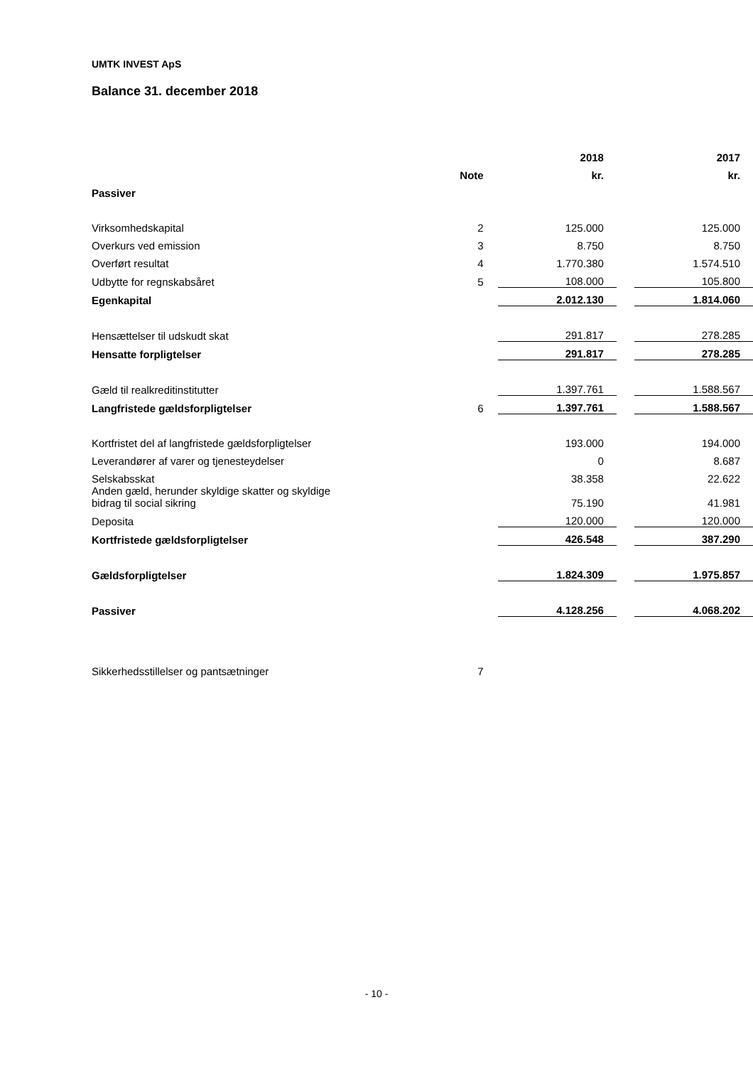UMTK INVEST ApS
Balance 31. december 2018
| | | 2018 | | 2017 |
| --- | --- | --- | --- | --- |
| | Note | kr. | | kr. |
| Passiver | | | | |
| Virksomhedskapital | 2 | 125.000 | | 125.000 |
| Overkurs ved emission | 3 | 8.750 | | 8.750 |
| Overført resultat | 4 | 1.770.380 | | 1.574.510 |
| Udbytte for regnskabsåret | 5 | 108.000 | | 105.800 |
| Egenkapital | | 2.012.130 | | 1.814.060 |
| Hensættelser til udskudt skat | | 291.817 | | 278.285 |
| Hensatte forpligtelser | | 291.817 | | 278.285 |
| Gæld til realkreditinstitutter | | 1.397.761 | | 1.588.567 |
| Langfristede gældsforpligtelser | 6 | 1.397.761 | | 1.588.567 |
| Kortfristet del af langfristede gældsforpligtelser | | 193.000 | | 194.000 |
| Leverandører af varer og tjenesteydelser | | 0 | | 8.687 |
| Selskabsskat | | 38.358 | | 22.622 |
| Anden gæld, herunder skyldige skatter og skyldige bidrag til social sikring | | 75.190 | | 41.981 |
| Deposita | | 120.000 | | 120.000 |
| Kortfristede gældsforpligtelser | | 426.548 | | 387.290 |
| Gældsforpligtelser | | 1.824.309 | | 1.975.857 |
| Passiver | | 4.128.256 | | 4.068.202 |
| Sikkerhedsstillelser og pantsætninger | 7 | | | |
- 10 -